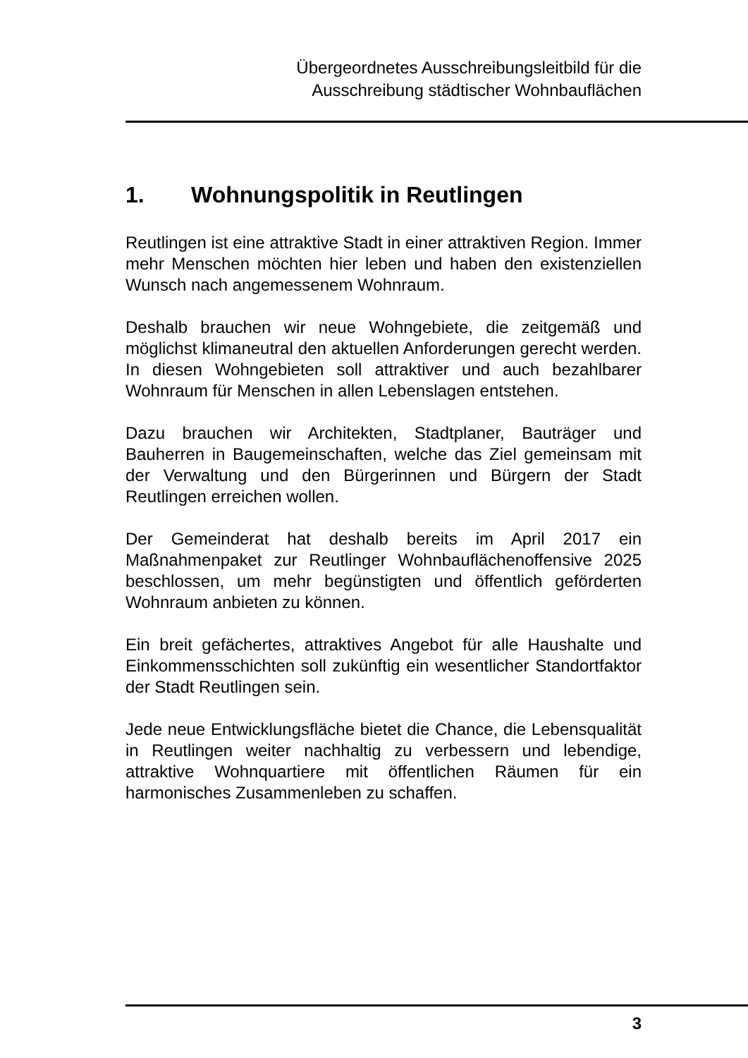Übergeordnetes Ausschreibungsleitbild für die
Ausschreibung städtischer Wohnbauflächen
1. Wohnungspolitik in Reutlingen
Reutlingen ist eine attraktive Stadt in einer attraktiven Region. Immer mehr Menschen möchten hier leben und haben den existenziellen Wunsch nach angemessenem Wohnraum.
Deshalb brauchen wir neue Wohngebiete, die zeitgemäß und möglichst klimaneutral den aktuellen Anforderungen gerecht werden. In diesen Wohngebieten soll attraktiver und auch bezahlbarer Wohnraum für Menschen in allen Lebenslagen entstehen.
Dazu brauchen wir Architekten, Stadtplaner, Bauträger und Bauherren in Baugemeinschaften, welche das Ziel gemeinsam mit der Verwaltung und den Bürgerinnen und Bürgern der Stadt Reutlingen erreichen wollen.
Der Gemeinderat hat deshalb bereits im April 2017 ein Maßnahmenpaket zur Reutlinger Wohnbauflächenoffensive 2025 beschlossen, um mehr begünstigten und öffentlich geförderten Wohnraum anbieten zu können.
Ein breit gefächertes, attraktives Angebot für alle Haushalte und Einkommensschichten soll zukünftig ein wesentlicher Standortfaktor der Stadt Reutlingen sein.
Jede neue Entwicklungsfläche bietet die Chance, die Lebensqualität in Reutlingen weiter nachhaltig zu verbessern und lebendige, attraktive Wohnquartiere mit öffentlichen Räumen für ein harmonisches Zusammenleben zu schaffen.
3